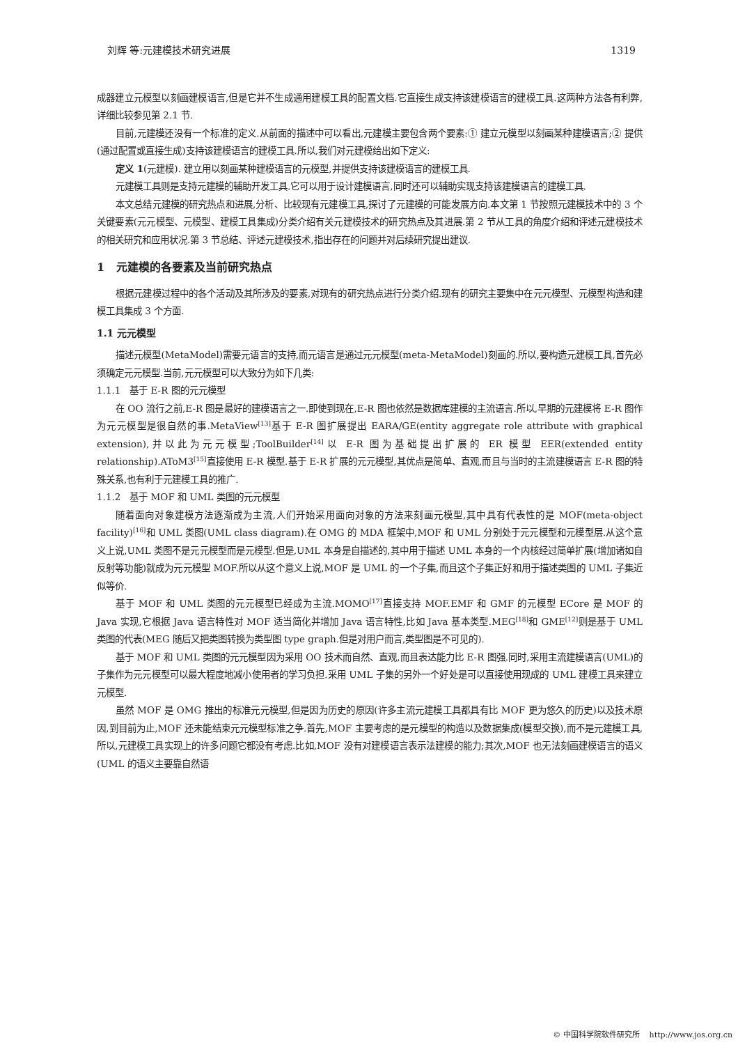刘辉 等:元建模技术研究进展 1319
成器建立元模型以刻画建模语言,但是它并不生成通用建模工具的配置文档.它直接生成支持该建模语言的建模工具.这两种方法各有利弊,详细比较参见第 2.1 节.
目前,元建模还没有一个标准的定义.从前面的描述中可以看出,元建模主要包含两个要素:① 建立元模型以刻画某种建模语言;② 提供(通过配置或直接生成)支持该建模语言的建模工具.所以,我们对元建模给出如下定义:
定义 1(元建模). 建立用以刻画某种建模语言的元模型,并提供支持该建模语言的建模工具.
元建模工具则是支持元建模的辅助开发工具.它可以用于设计建模语言,同时还可以辅助实现支持该建模语言的建模工具.
本文总结元建模的研究热点和进展,分析、比较现有元建模工具,探讨了元建模的可能发展方向.本文第 1 节按照元建模技术中的 3 个关键要素(元元模型、元模型、建模工具集成)分类介绍有关元建模技术的研究热点及其进展.第 2 节从工具的角度介绍和评述元建模技术的相关研究和应用状况.第 3 节总结、评述元建模技术,指出存在的问题并对后续研究提出建议.
1 元建模的各要素及当前研究热点
根据元建模过程中的各个活动及其所涉及的要素,对现有的研究热点进行分类介绍.现有的研究主要集中在元元模型、元模型构造和建模工具集成 3 个方面.
1.1 元元模型
描述元模型(MetaModel)需要元语言的支持,而元语言是通过元元模型(meta-MetaModel)刻画的.所以,要构造元建模工具,首先必须确定元元模型.当前,元元模型可以大致分为如下几类:
1.1.1 基于 E-R 图的元元模型
在 OO 流行之前,E-R 图是最好的建模语言之一.即使到现在,E-R 图也依然是数据库建模的主流语言.所以,早期的元建模将 E-R 图作为元元模型是很自然的事.MetaView<sup>[13]</sup>基于 E-R 图扩展提出 EARA/GE(entity aggregate role attribute with graphical extension),并以此为元元模型;ToolBuilder<sup>[14]</sup>以 E-R 图为基础提出扩展的 ER 模型 EER(extended entity relationship).AToM3<sup>[15]</sup>直接使用 E-R 模型.基于 E-R 扩展的元元模型,其优点是简单、直观,而且与当时的主流建模语言 E-R 图的特殊关系,也有利于元建模工具的推广.
1.1.2 基于 MOF 和 UML 类图的元元模型
随着面向对象建模方法逐渐成为主流,人们开始采用面向对象的方法来刻画元模型,其中具有代表性的是 MOF(meta-object facility)<sup>[16]</sup>和 UML 类图(UML class diagram).在 OMG 的 MDA 框架中,MOF 和 UML 分别处于元元模型和元模型层.从这个意义上说,UML 类图不是元元模型而是元模型.但是,UML 本身是自描述的,其中用于描述 UML 本身的一个内核经过简单扩展(增加诸如自反射等功能)就成为元元模型 MOF.所以从这个意义上说,MOF 是 UML 的一个子集,而且这个子集正好和用于描述类图的 UML 子集近似等价.
基于 MOF 和 UML 类图的元元模型已经成为主流.MOMO<sup>[17]</sup>直接支持 MOF.EMF 和 GMF 的元模型 ECore 是 MOF 的 Java 实现,它根据 Java 语言特性对 MOF 适当简化并增加 Java 语言特性,比如 Java 基本类型.MEG<sup>[18]</sup>和 GME<sup>[12]</sup>则是基于 UML 类图的代表(MEG 随后又把类图转换为类型图 type graph.但是对用户而言,类型图是不可见的).
基于 MOF 和 UML 类图的元元模型因为采用 OO 技术而自然、直观,而且表达能力比 E-R 图强.同时,采用主流建模语言(UML)的子集作为元元模型可以最大程度地减小使用者的学习负担.采用 UML 子集的另外一个好处是可以直接使用现成的 UML 建模工具来建立元模型.
虽然 MOF 是 OMG 推出的标准元元模型,但是因为历史的原因(许多主流元建模工具都具有比 MOF 更为悠久的历史)以及技术原因,到目前为止,MOF 还未能结束元元模型标准之争.首先,MOF 主要考虑的是元模型的构造以及数据集成(模型交换),而不是元建模工具,所以,元建模工具实现上的许多问题它都没有考虑.比如,MOF 没有对建模语言表示法建模的能力;其次,MOF 也无法刻画建模语言的语义(UML 的语义主要靠自然语
© 中国科学院软件研究所 http://www.jos.org.cn